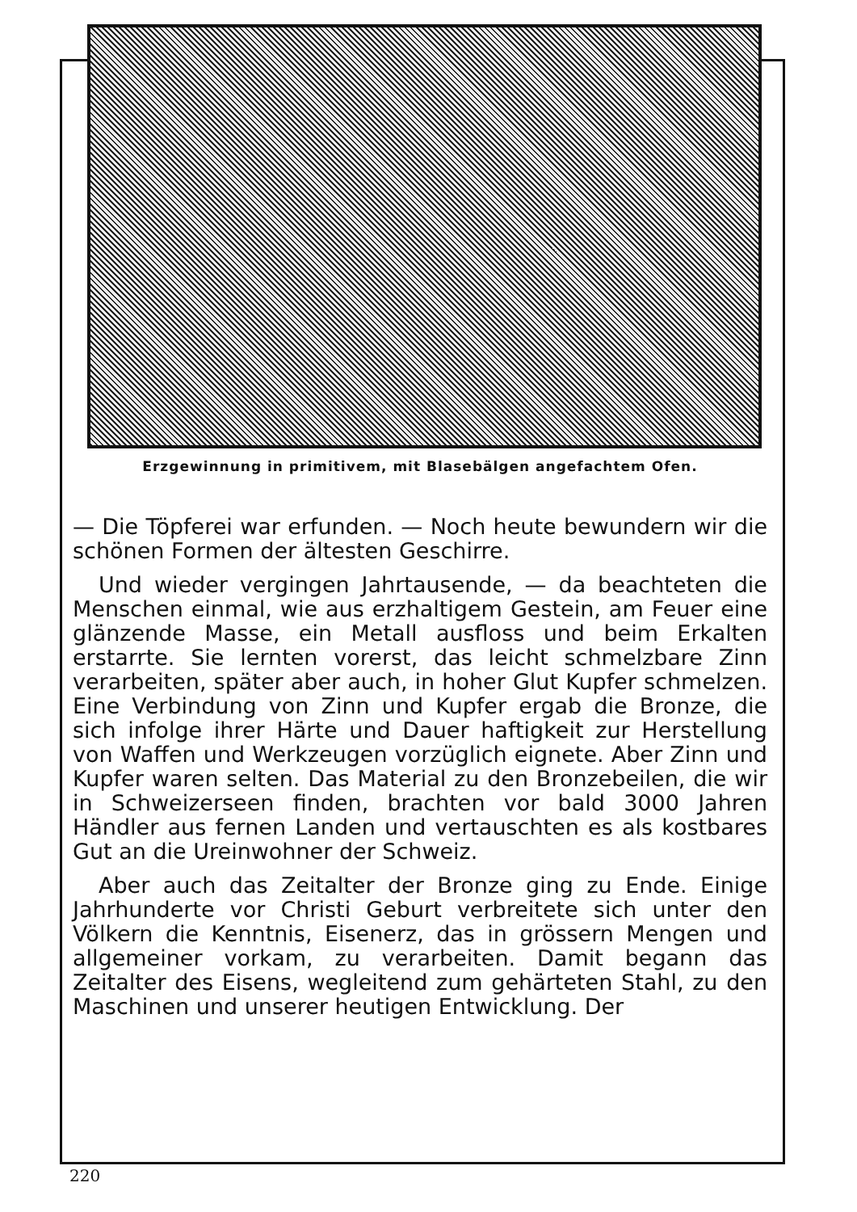Erzgewinnung in primitivem, mit Blasebälgen angefachtem Ofen.
— Die Töpferei war erfunden. — Noch heute bewundern wir die schönen Formen der ältesten Geschirre.
Und wieder vergingen Jahrtausende, — da beachteten die Menschen einmal, wie aus erzhaltigem Gestein, am Feuer eine glänzende Masse, ein Metall ausfloss und beim Erkalten erstarrte. Sie lernten vorerst, das leicht schmelzbare Zinn verarbeiten, später aber auch, in hoher Glut Kupfer schmelzen. Eine Verbindung von Zinn und Kupfer ergab die Bronze, die sich infolge ihrer Härte und Dauer haftigkeit zur Herstellung von Waffen und Werkzeugen vorzüglich eignete. Aber Zinn und Kupfer waren selten. Das Material zu den Bronzebeilen, die wir in Schweizerseen finden, brachten vor bald 3000 Jahren Händler aus fernen Landen und vertauschten es als kostbares Gut an die Ureinwohner der Schweiz.
Aber auch das Zeitalter der Bronze ging zu Ende. Einige Jahrhunderte vor Christi Geburt verbreitete sich unter den Völkern die Kenntnis, Eisenerz, das in grössern Mengen und allgemeiner vorkam, zu verarbeiten. Damit begann das Zeitalter des Eisens, wegleitend zum gehärteten Stahl, zu den Maschinen und unserer heutigen Entwicklung. Der
220